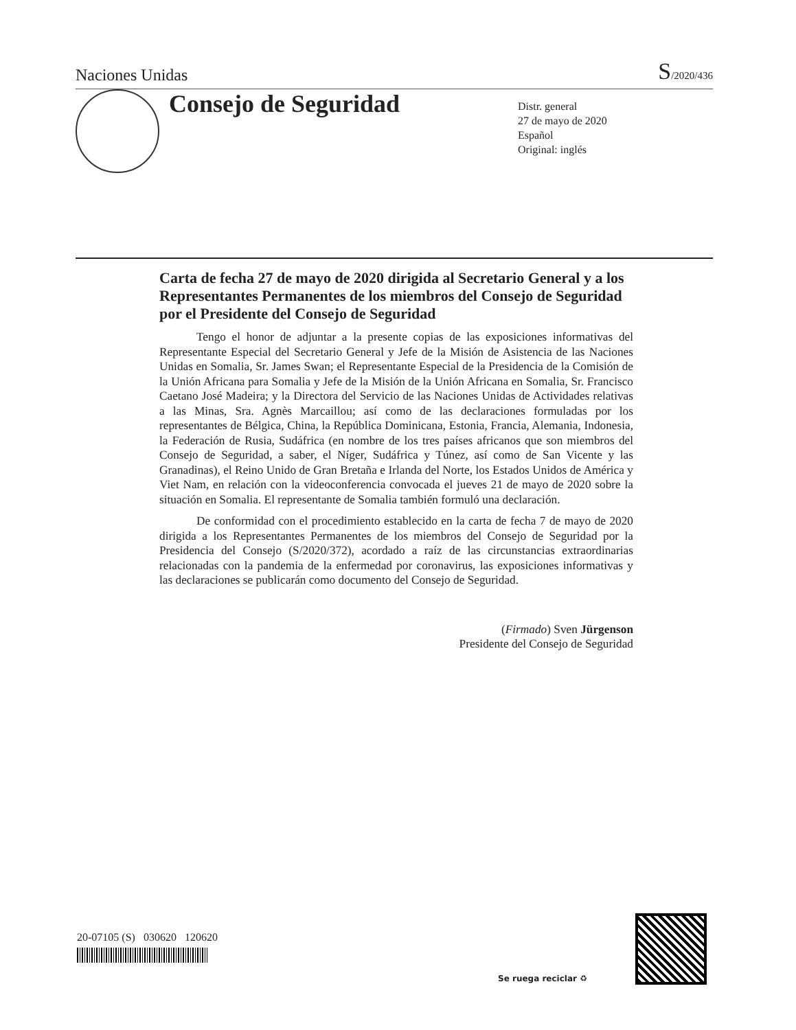Naciones Unidas S/2020/436
Consejo de Seguridad
Distr. general
27 de mayo de 2020
Español
Original: inglés
Carta de fecha 27 de mayo de 2020 dirigida al Secretario General y a los Representantes Permanentes de los miembros del Consejo de Seguridad por el Presidente del Consejo de Seguridad
Tengo el honor de adjuntar a la presente copias de las exposiciones informativas del Representante Especial del Secretario General y Jefe de la Misión de Asistencia de las Naciones Unidas en Somalia, Sr. James Swan; el Representante Especial de la Presidencia de la Comisión de la Unión Africana para Somalia y Jefe de la Misión de la Unión Africana en Somalia, Sr. Francisco Caetano José Madeira; y la Directora del Servicio de las Naciones Unidas de Actividades relativas a las Minas, Sra. Agnès Marcaillou; así como de las declaraciones formuladas por los representantes de Bélgica, China, la República Dominicana, Estonia, Francia, Alemania, Indonesia, la Federación de Rusia, Sudáfrica (en nombre de los tres países africanos que son miembros del Consejo de Seguridad, a saber, el Níger, Sudáfrica y Túnez, así como de San Vicente y las Granadinas), el Reino Unido de Gran Bretaña e Irlanda del Norte, los Estados Unidos de América y Viet Nam, en relación con la videoconferencia convocada el jueves 21 de mayo de 2020 sobre la situación en Somalia. El representante de Somalia también formuló una declaración.
De conformidad con el procedimiento establecido en la carta de fecha 7 de mayo de 2020 dirigida a los Representantes Permanentes de los miembros del Consejo de Seguridad por la Presidencia del Consejo (S/2020/372), acordado a raíz de las circunstancias extraordinarias relacionadas con la pandemia de la enfermedad por coronavirus, las exposiciones informativas y las declaraciones se publicarán como documento del Consejo de Seguridad.
(Firmado) Sven Jürgenson
Presidente del Consejo de Seguridad
20-07105 (S) 030620 120620
Se ruega reciclar ♻